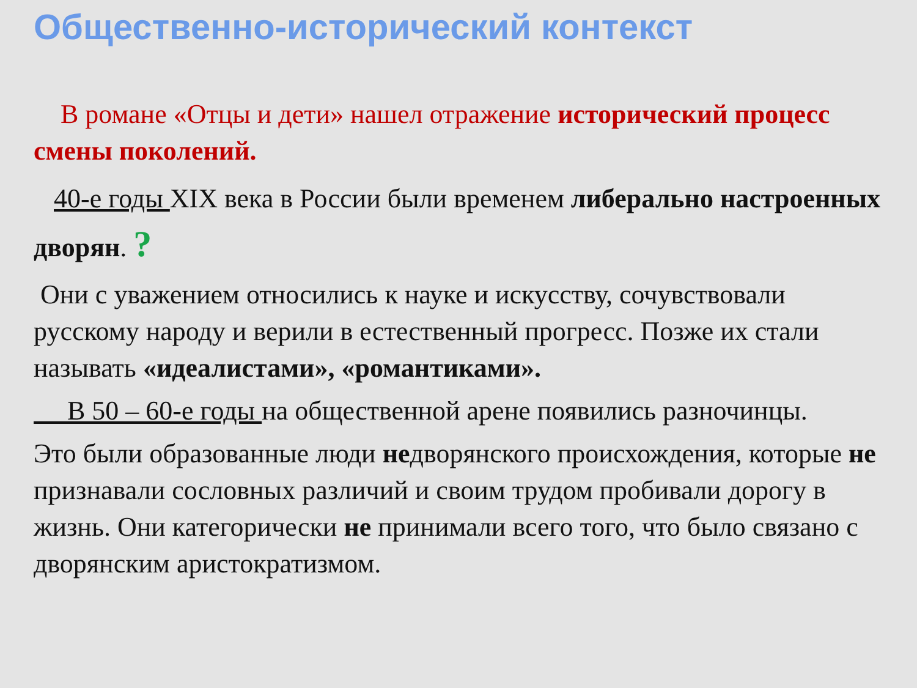Общественно-исторический контекст
В романе «Отцы и дети» нашел отражение исторический процесс смены поколений.
40-е годы XIX века в России были временем либерально настроенных дворян. ?
Они с уважением относились к науке и искусству, сочувствовали русскому народу и верили в естественный прогресс. Позже их стали называть «идеалистами», «романтиками».
В 50 – 60-е годы на общественной арене появились разночинцы.
Это были образованные люди недворянского происхождения, которые не признавали сословных различий и своим трудом пробивали дорогу в жизнь. Они категорически не принимали всего того, что было связано с дворянским аристократизмом.